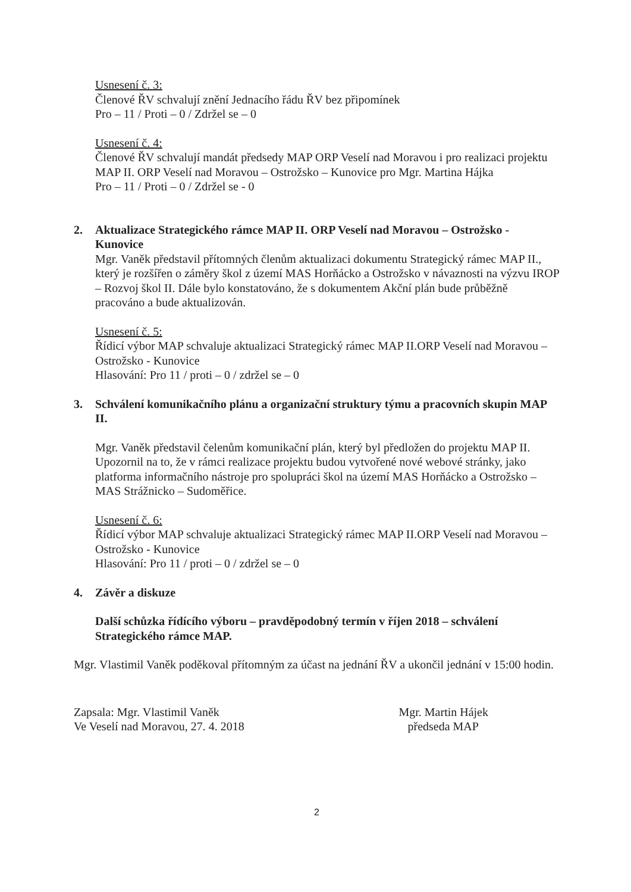Usnesení č. 3:
Členové ŘV schvalují znění Jednacího řádu ŘV bez připomínek
Pro – 11 / Proti – 0 / Zdržel se – 0
Usnesení č. 4:
Členové ŘV schvalují mandát předsedy MAP ORP Veselí nad Moravou i pro realizaci projektu MAP II. ORP Veselí nad Moravou – Ostrožsko – Kunovice pro Mgr. Martina Hájka
Pro – 11 / Proti – 0 / Zdržel se - 0
2. Aktualizace Strategického rámce MAP II. ORP Veselí nad Moravou – Ostrožsko - Kunovice
Mgr. Vaněk představil přítomných členům aktualizaci dokumentu Strategický rámec MAP II., který je rozšířen o záměry škol z území MAS Horňácko a Ostrožsko v návaznosti na výzvu IROP – Rozvoj škol II. Dále bylo konstatováno, že s dokumentem Akční plán bude průběžně pracováno a bude aktualizován.
Usnesení č. 5:
Řídicí výbor MAP schvaluje aktualizaci Strategický rámec MAP II.ORP Veselí nad Moravou – Ostrožsko - Kunovice
Hlasování: Pro 11 / proti – 0 / zdržel se – 0
3. Schválení komunikačního plánu a organizační struktury týmu a pracovních skupin MAP II.
Mgr. Vaněk představil čelenům komunikační plán, který byl předložen do projektu MAP II. Upozornil na to, že v rámci realizace projektu budou vytvořené nové webové stránky, jako platforma informačního nástroje pro spolupráci škol na území MAS Horňácko a Ostrožsko – MAS Strážnicko – Sudoměřice.
Usnesení č. 6:
Řídicí výbor MAP schvaluje aktualizaci Strategický rámec MAP II.ORP Veselí nad Moravou – Ostrožsko - Kunovice
Hlasování: Pro 11 / proti – 0 / zdržel se – 0
4. Závěr a diskuze
Další schůzka řídícího výboru – pravděpodobný termín v říjen 2018 – schválení Strategického rámce MAP.
Mgr. Vlastimil Vaněk poděkoval přítomným za účast na jednání ŘV a ukončil jednání v 15:00 hodin.
Zapsala: Mgr. Vlastimil Vaněk
Ve Veselí nad Moravou, 27. 4. 2018
Mgr. Martin Hájek
předseda MAP
2